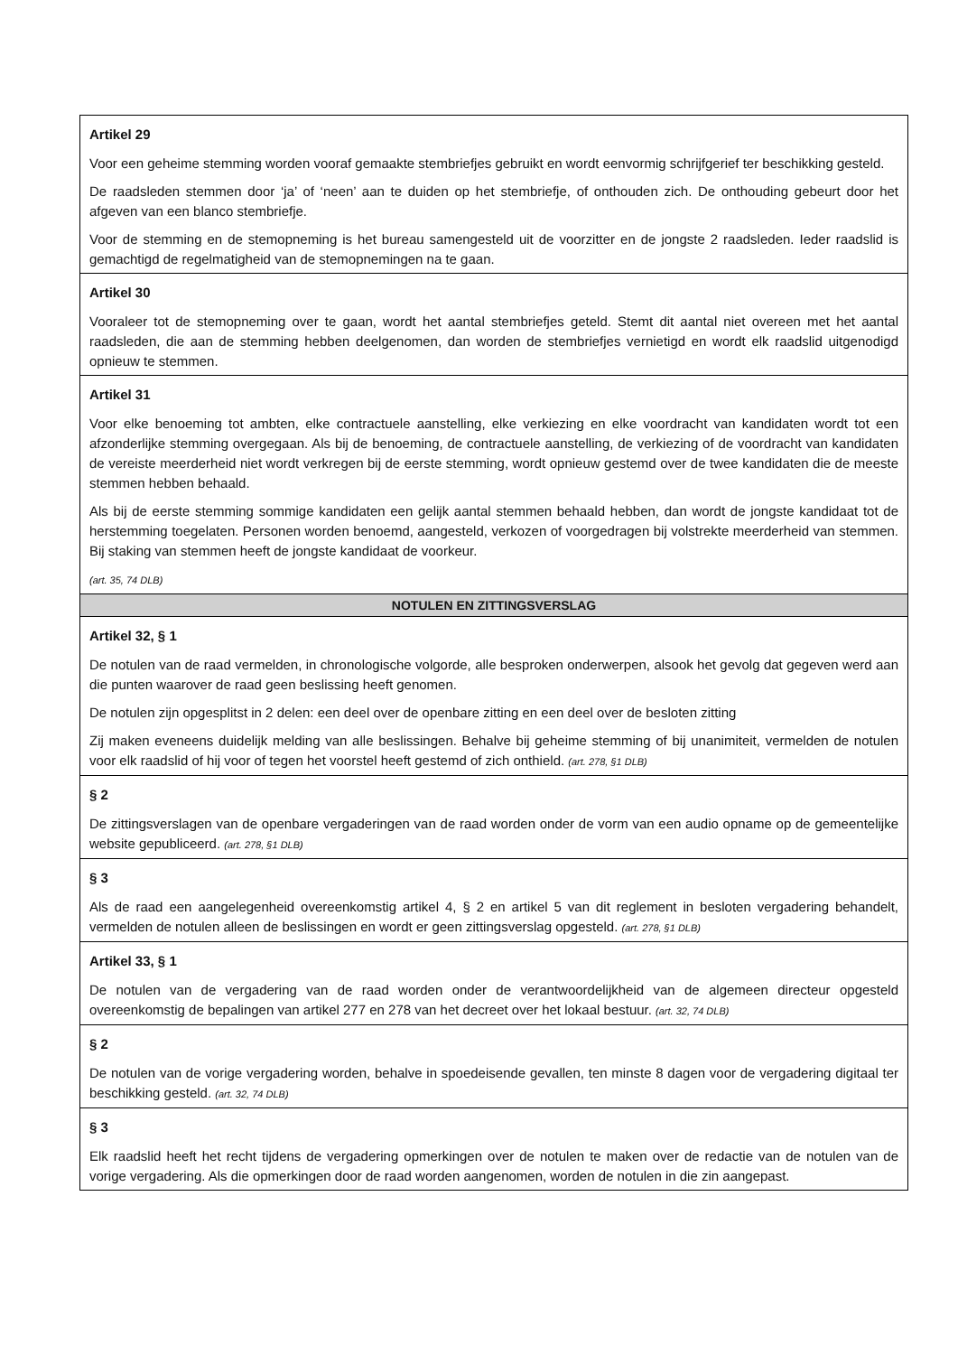| Artikel 29 Voor een geheime stemming worden vooraf gemaakte stembriefjes gebruikt en wordt eenvormig schrijfgerief ter beschikking gesteld. De raadsleden stemmen door ‘ja’ of ‘neen’ aan te duiden op het stembriefje, of onthouden zich. De onthouding gebeurt door het afgeven van een blanco stembriefje. Voor de stemming en de stemopneming is het bureau samengesteld uit de voorzitter en de jongste 2 raadsleden. Ieder raadslid is gemachtigd de regelmatigheid van de stemopnemingen na te gaan. |
| Artikel 30 Vooraleer tot de stemopneming over te gaan, wordt het aantal stembriefjes geteld. Stemt dit aantal niet overeen met het aantal raadsleden, die aan de stemming hebben deelgenomen, dan worden de stembriefjes vernietigd en wordt elk raadslid uitgenodigd opnieuw te stemmen. |
| Artikel 31 Voor elke benoeming tot ambten, elke contractuele aanstelling, elke verkiezing en elke voordracht van kandidaten wordt tot een afzonderlijke stemming overgegaan. Als bij de benoeming, de contractuele aanstelling, de verkiezing of de voordracht van kandidaten de vereiste meerderheid niet wordt verkregen bij de eerste stemming, wordt opnieuw gestemd over de twee kandidaten die de meeste stemmen hebben behaald. Als bij de eerste stemming sommige kandidaten een gelijk aantal stemmen behaald hebben, dan wordt de jongste kandidaat tot de herstemming toegelaten. Personen worden benoemd, aangesteld, verkozen of voorgedragen bij volstrekte meerderheid van stemmen. Bij staking van stemmen heeft de jongste kandidaat de voorkeur. (art. 35, 74 DLB) |
| NOTULEN EN ZITTINGSVERSLAG |
| Artikel 32, § 1 De notulen van de raad vermelden, in chronologische volgorde, alle besproken onderwerpen, alsook het gevolg dat gegeven werd aan die punten waarover de raad geen beslissing heeft genomen. De notulen zijn opgesplitst in 2 delen: een deel over de openbare zitting en een deel over de besloten zitting Zij maken eveneens duidelijk melding van alle beslissingen. Behalve bij geheime stemming of bij unanimiteit, vermelden de notulen voor elk raadslid of hij voor of tegen het voorstel heeft gestemd of zich onthield. (art. 278, §1 DLB) |
| § 2 De zittingsverslagen van de openbare vergaderingen van de raad worden onder de vorm van een audio opname op de gemeentelijke website gepubliceerd. (art. 278, §1 DLB) |
| § 3 Als de raad een aangelegenheid overeenkomstig artikel 4, § 2 en artikel 5 van dit reglement in besloten vergadering behandelt, vermelden de notulen alleen de beslissingen en wordt er geen zittingsverslag opgesteld. (art. 278, §1 DLB) |
| Artikel 33, § 1 De notulen van de vergadering van de raad worden onder de verantwoordelijkheid van de algemeen directeur opgesteld overeenkomstig de bepalingen van artikel 277 en 278 van het decreet over het lokaal bestuur. (art. 32, 74 DLB) |
| § 2 De notulen van de vorige vergadering worden, behalve in spoedeisende gevallen, ten minste 8 dagen voor de vergadering digitaal ter beschikking gesteld. (art. 32, 74 DLB) |
| § 3 Elk raadslid heeft het recht tijdens de vergadering opmerkingen over de notulen te maken over de redactie van de notulen van de vorige vergadering. Als die opmerkingen door de raad worden aangenomen, worden de notulen in die zin aangepast. |